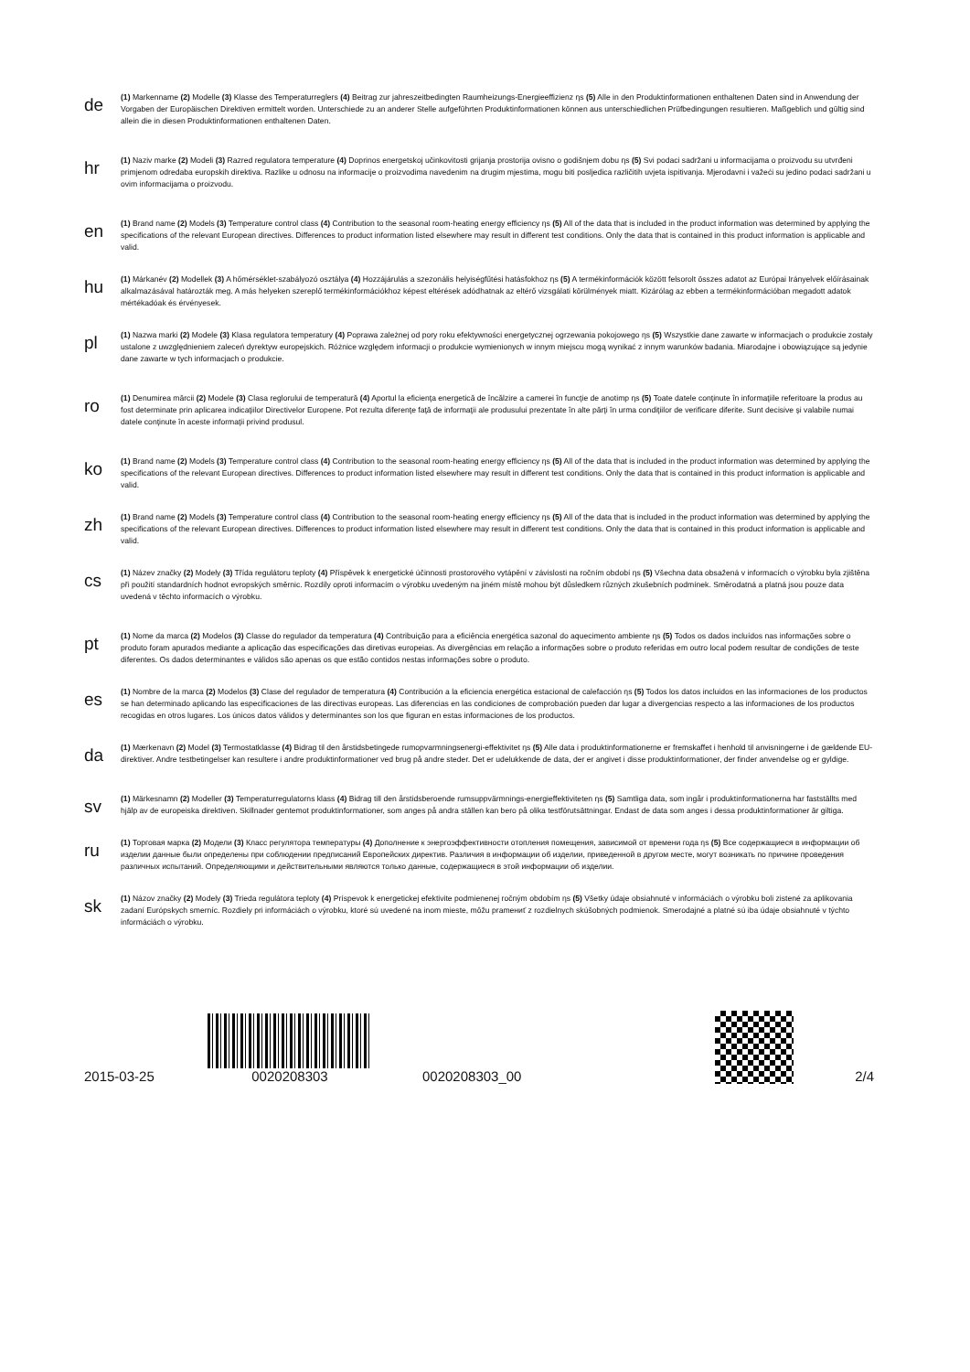de
(1) Markenname (2) Modelle (3) Klasse des Temperaturreglers (4) Beitrag zur jahreszeitbedingten Raumheizungs-Energieeffizienz ηs (5) Alle in den Produktinformationen enthaltenen Daten sind in Anwendung der Vorgaben der Europäischen Direktiven ermittelt worden. Unterschiede zu an anderer Stelle aufgeführten Produktinformationen können aus unterschiedlichen Prüfbedingungen resultieren. Maßgeblich und gültig sind allein die in diesen Produktinformationen enthaltenen Daten.
hr
(1) Naziv marke (2) Modeli (3) Razred regulatora temperature (4) Doprinos energetskoj učinkovitosti grijanja prostorija ovisno o godišnjem dobu ηs (5) Svi podaci sadržani u informacijama o proizvodu su utvrđeni primjenom odredaba europskih direktiva. Razlike u odnosu na informacije o proizvodima navedenim na drugim mjestima, mogu biti posljedica različitih uvjeta ispitivanja. Mjerodavni i važeći su jedino podaci sadržani u ovim informacijama o proizvodu.
en
(1) Brand name (2) Models (3) Temperature control class (4) Contribution to the seasonal room-heating energy efficiency ηs (5) All of the data that is included in the product information was determined by applying the specifications of the relevant European directives. Differences to product information listed elsewhere may result in different test conditions. Only the data that is contained in this product information is applicable and valid.
hu
(1) Márkanév (2) Modellek (3) A hőmérséklet-szabályozó osztálya (4) Hozzájárulás a szezonális helyiségfűtési hatásfokhoz ηs (5) A termékinformációk között felsorolt összes adatot az Európai Irányelvek előírásainak alkalmazásával határozták meg. A más helyeken szereplő termékinformációkhoz képest eltérések adódhatnak az eltérő vizsgálati körülmények miatt. Kizárólag az ebben a termékinformációban megadott adatok mértékadóak és érvényesek.
pl
(1) Nazwa marki (2) Modele (3) Klasa regulatora temperatury (4) Poprawa zależnej od pory roku efektywności energetycznej ogrzewania pokojowego ηs (5) Wszystkie dane zawarte w informacjach o produkcie zostały ustalone z uwzględnieniem zaleceń dyrektyw europejskich. Różnice względem informacji o produkcie wymienionych w innym miejscu mogą wynikać z innym warunków badania. Miarodajne i obowiązujące są jedynie dane zawarte w tych informacjach o produkcie.
ro
(1) Denumirea mărcii (2) Modele (3) Clasa reglorului de temperatură (4) Aportul la eficienţa energetică de încălzire a camerei în funcţie de anotimp ηs (5) Toate datele conţinute în informaţiile referitoare la produs au fost determinate prin aplicarea indicaţiilor Directivelor Europene. Pot rezulta diferenţe faţă de informaţii ale produsului prezentate în alte părţi în urma condiţiilor de verificare diferite. Sunt decisive şi valabile numai datele conţinute în aceste informaţii privind produsul.
ko
(1) Brand name (2) Models (3) Temperature control class (4) Contribution to the seasonal room-heating energy efficiency ηs (5) All of the data that is included in the product information was determined by applying the specifications of the relevant European directives. Differences to product information listed elsewhere may result in different test conditions. Only the data that is contained in this product information is applicable and valid.
zh
(1) Brand name (2) Models (3) Temperature control class (4) Contribution to the seasonal room-heating energy efficiency ηs (5) All of the data that is included in the product information was determined by applying the specifications of the relevant European directives. Differences to product information listed elsewhere may result in different test conditions. Only the data that is contained in this product information is applicable and valid.
cs
(1) Název značky (2) Modely (3) Třída regulátoru teploty (4) Příspěvek k energetické účinnosti prostorového vytápění v závislosti na ročním období ηs (5) Všechna data obsažená v informacích o výrobku byla zjištěna při použití standardních hodnot evropských směrnic. Rozdíly oproti informacím o výrobku uvedeným na jiném místě mohou být důsledkem různých zkušebních podmínek. Směrodatná a platná jsou pouze data uvedená v těchto informacích o výrobku.
pt
(1) Nome da marca (2) Modelos (3) Classe do regulador da temperatura (4) Contribuição para a eficiência energética sazonal do aquecimento ambiente ηs (5) Todos os dados incluídos nas informações sobre o produto foram apurados mediante a aplicação das especificações das diretivas europeias. As divergências em relação a informações sobre o produto referidas em outro local podem resultar de condições de teste diferentes. Os dados determinantes e válidos são apenas os que estão contidos nestas informações sobre o produto.
es
(1) Nombre de la marca (2) Modelos (3) Clase del regulador de temperatura (4) Contribución a la eficiencia energética estacional de calefacción ηs (5) Todos los datos incluidos en las informaciones de los productos se han determinado aplicando las especificaciones de las directivas europeas. Las diferencias en las condiciones de comprobación pueden dar lugar a divergencias respecto a las informaciones de los productos recogidas en otros lugares. Los únicos datos válidos y determinantes son los que figuran en estas informaciones de los productos.
da
(1) Mærkenavn (2) Model (3) Termostatklasse (4) Bidrag til den årstidsbetingede rumopvarmningsenergi-effektivitet ηs (5) Alle data i produktinformationerne er fremskaffet i henhold til anvisningerne i de gældende EU-direktiver. Andre testbetingelser kan resultere i andre produktinformationer ved brug på andre steder. Det er udelukkende de data, der er angivet i disse produktinformationer, der finder anvendelse og er gyldige.
sv
(1) Märkesnamn (2) Modeller (3) Temperaturregulatorns klass (4) Bidrag till den årstidsberoende rumsuppvärmnings-energieffektiviteten ηs (5) Samtliga data, som ingår i produktinformationerna har fastställts med hjälp av de europeiska direktiven. Skillnader gentemot produktinformationer, som anges på andra ställen kan bero på olika testförutsättningar. Endast de data som anges i dessa produktinformationer är giltiga.
ru
(1) Торговая марка (2) Модели (3) Класс регулятора температуры (4) Дополнение к энергоэффективности отопления помещения, зависимой от времени года ηs (5) Все содержащиеся в информации об изделии данные были определены при соблюдении предписаний Европейских директив. Различия в информации об изделии, приведенной в другом месте, могут возникать по причине проведения различных испытаний. Определяющими и действительными являются только данные, содержащиеся в этой информации об изделии.
sk
(1) Názov značky (2) Modely (3) Trieda regulátora teploty (4) Príspevok k energetickej efektivite podmienenej ročným obdobím ηs (5) Všetky údaje obsiahnuté v informáciách o výrobku boli zistené za aplikovania zadaní Európskych smerníc. Rozdiely pri informáciách o výrobku, ktoré sú uvedené na inom mieste, môžu pramениť z rozdielnych skúšobných podmienok. Smerodajné a platné sú iba údaje obsiahnuté v týchto informáciách o výrobku.
2015-03-25
0020208303
0020208303_00
2/4